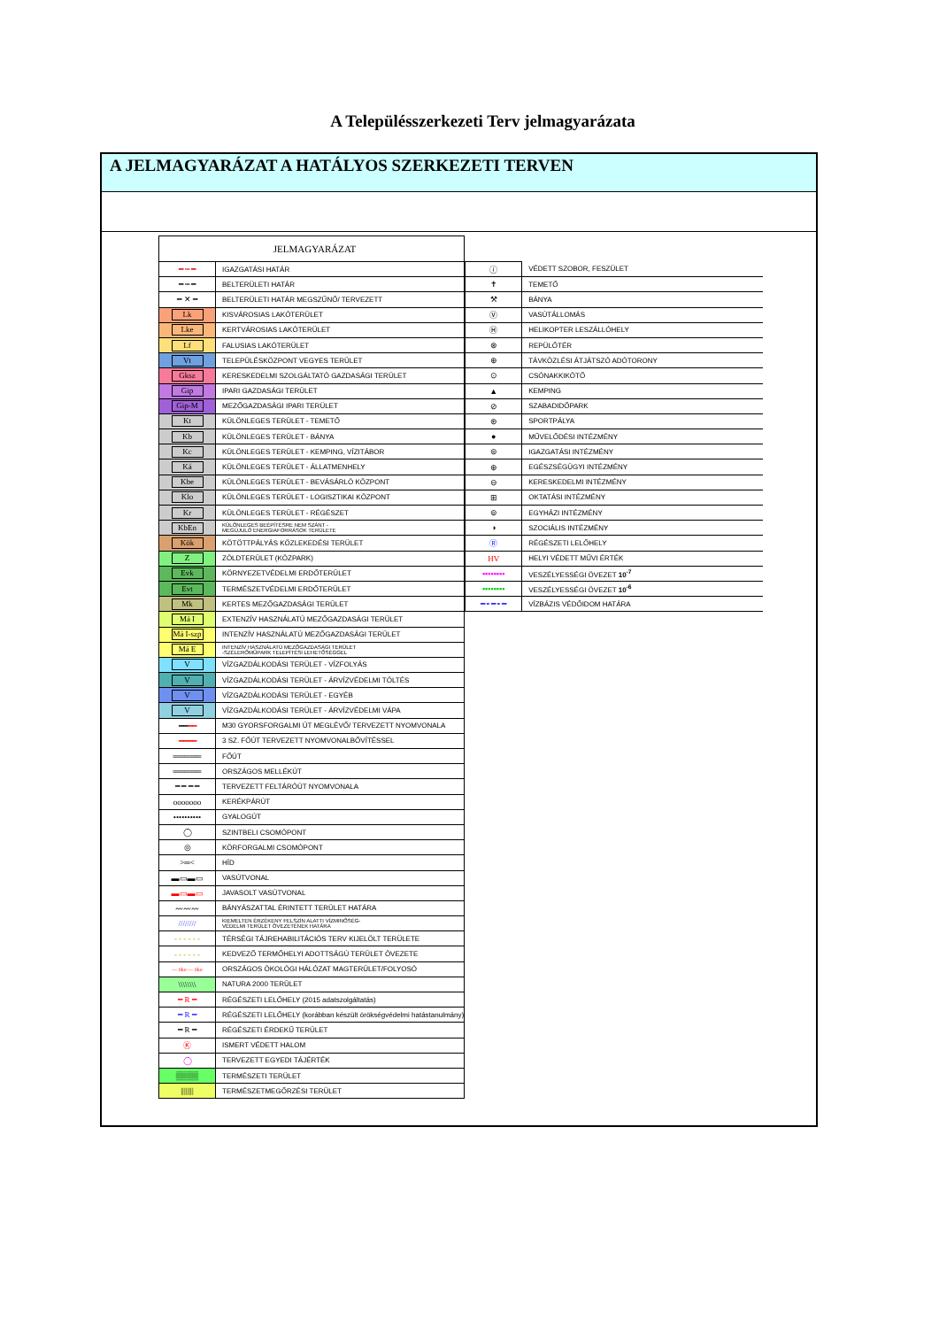A Településszerkezeti Terv jelmagyarázata
A JELMAGYARÁZAT A HATÁLYOS SZERKEZETI TERVEN
| JELMAGYARÁZAT | |
| ━ ┅ ━ | IGAZGATÁSI HATÁR |
| ━ ┅ ━ | BELTERÜLETI HATÁR |
| ━ ✕ ━ | BELTERÜLETI HATÁR MEGSZŰNŐ/ TERVEZETT |
| Lk | KISVÁROSIAS LAKÓTERÜLET |
| Lke | KERTVÁROSIAS LAKÓTERÜLET |
| Lf | FALUSIAS LAKÓTERÜLET |
| Vt | TELEPÜLÉSKÖZPONT VEGYES TERÜLET |
| Gksz | KERESKEDELMI SZOLGÁLTATÓ GAZDASÁGI TERÜLET |
| Gip | IPARI GAZDASÁGI TERÜLET |
| Gip-M | MEZŐGAZDASÁGI IPARI TERÜLET |
| Kt | KÜLÖNLEGES TERÜLET - TEMETŐ |
| Kb | KÜLÖNLEGES TERÜLET - BÁNYA |
| Kc | KÜLÖNLEGES TERÜLET - KEMPING, VÍZITÁBOR |
| Ká | KÜLÖNLEGES TERÜLET - ÁLLATMENHELY |
| Kbe | KÜLÖNLEGES TERÜLET - BEVÁSÁRLÓ KÖZPONT |
| Klo | KÜLÖNLEGES TERÜLET - LOGISZTIKAI KÖZPONT |
| Kr | KÜLÖNLEGES TERÜLET - RÉGÉSZET |
| KbEn | KÜLÖNLEGES BEÉPÍTÉSRE NEM SZÁNT - MEGÚJULÓ ENERGIAFORRÁSOK TERÜLETE |
| Kök | KÖTÖTTPÁLYÁS KÖZLEKEDÉSI TERÜLET |
| Z | ZÖLDTERÜLET (KÖZPARK) |
| Evk | KÖRNYEZETVÉDELMI ERDŐTERÜLET |
| Evt | TERMÉSZETVÉDELMI ERDŐTERÜLET |
| Mk | KERTES MEZŐGAZDASÁGI TERÜLET |
| Má I | EXTENZÍV HASZNÁLATÚ MEZŐGAZDASÁGI TERÜLET |
| Má I-szp | INTENZÍV HASZNÁLATÚ MEZŐGAZDASÁGI TERÜLET |
| Má E | INTENZÍV HASZNÁLATÚ MEZŐGAZDASÁGI TERÜLET -SZÉLERŐMŰPARK TELEPÍTÉSI LEHETŐSÉGGEL |
| V | VÍZGAZDÁLKODÁSI TERÜLET - VÍZFOLYÁS |
| V | VÍZGAZDÁLKODÁSI TERÜLET - ÁRVÍZVÉDELMI TÖLTÉS |
| V | VÍZGAZDÁLKODÁSI TERÜLET - EGYÉB |
| V | VÍZGAZDÁLKODÁSI TERÜLET - ÁRVÍZVÉDELMI VÁPA |
| ━━ ━━ | M30 GYORSFORGALMI ÚT MEGLÉVŐ/ TERVEZETT NYOMVONALA |
| ━━━━ | 3 SZ. FŐÚT TERVEZETT NYOMVONALBŐVÍTÉSSEL |
| ═════ | FŐÚT |
| ═════ | ORSZÁGOS MELLÉKÚT |
| ━ ━ ━ ━ | TERVEZETT FELTÁRÓÚT NYOMVONALA |
| ooooooo | KERÉKPÁRÚT |
| •••••••••• | GYALOGÚT |
| ◯ | SZINTBELI CSOMÓPONT |
| ◎ | KÖRFORGALMI CSOMÓPONT |
| >═< | HÍD |
| ▬▭▬▭ | VASÚTVONAL |
| ▬▭▬▭ | JAVASOLT VASÚTVONAL |
| 〰〰〰 | BÁNYÁSZATTAL ÉRINTETT TERÜLET HATÁRA |
| //////// | KIEMELTEN ÉRZÉKENY FELSZÍN ALATTI VÍZMINŐSÉG- VÉDELMI TERÜLET ÖVEZETÉNEK HATÁRA |
| - - - - - - | TÉRSÉGI TÁJREHABILITÁCIÓS TERV KIJELÖLT TERÜLETE |
| - - - - - - | KEDVEZŐ TERMŐHELYI ADOTTSÁGÚ TERÜLET ÖVEZETE |
| — öko — öko | ORSZÁGOS ÖKOLÓGI HÁLÓZAT MAGTERÜLET/FOLYOSÓ |
| \\\\\\\\ | NATURA 2000 TERÜLET |
| ━ R ━ | RÉGÉSZETI LELŐHELY (2015 adatszolgáltatás) |
| ━ R ━ | RÉGÉSZETI LELŐHELY (korábban készült örökségvédelmi hatástanulmány) |
| ━ R ━ | RÉGÉSZETI ÉRDEKŰ TERÜLET |
| Ⓚ | ISMERT VÉDETT HALOM |
| ◯ | TERVEZETT EGYEDI TÁJÉRTÉK |
| ▒▒▒▒ | TERMÉSZETI TERÜLET |
| //////// | TERMÉSZETMEGŐRZÉSI TERÜLET |
| ⓘ | VÉDETT SZOBOR, FESZÜLET |
| ✝ | TEMETŐ |
| ⚒ | BÁNYA |
| Ⓥ | VASÚTÁLLOMÁS |
| Ⓗ | HELIKOPTER LESZÁLLÓHELY |
| ⊗ | REPÜLŐTÉR |
| ⊕ | TÁVKÖZLÉSI ÁTJÁTSZÓ ADÓTORONY |
| ⊙ | CSÓNAKKIKÖTŐ |
| ▲ | KEMPING |
| ⊘ | SZABADIDŐPARK |
| ⊛ | SPORTPÁLYA |
| ● | MŰVELŐDÉSI INTÉZMÉNY |
| ⊜ | IGAZGATÁSI INTÉZMÉNY |
| ⊕ | EGÉSZSÉGÜGYI INTÉZMÉNY |
| ⊖ | KERESKEDELMI INTÉZMÉNY |
| ⊞ | OKTATÁSI INTÉZMÉNY |
| ⊚ | EGYHÁZI INTÉZMÉNY |
| ◑ | SZOCIÁLIS INTÉZMÉNY |
| Ⓡ | RÉGÉSZETI LELŐHELY |
| HV | HELYI VÉDETT MŰVI ÉRTÉK |
| ▪▪▪▪▪▪▪▪ | VESZÉLYESSÉGI ÖVEZET 10<sup>-7</sup> |
| ▪▪▪▪▪▪▪▪ | VESZÉLYESSÉGI ÖVEZET 10<sup>-6</sup> |
| ━ ╸━ ╸━ | VÍZBÁZIS VÉDŐIDOM HATÁRA |